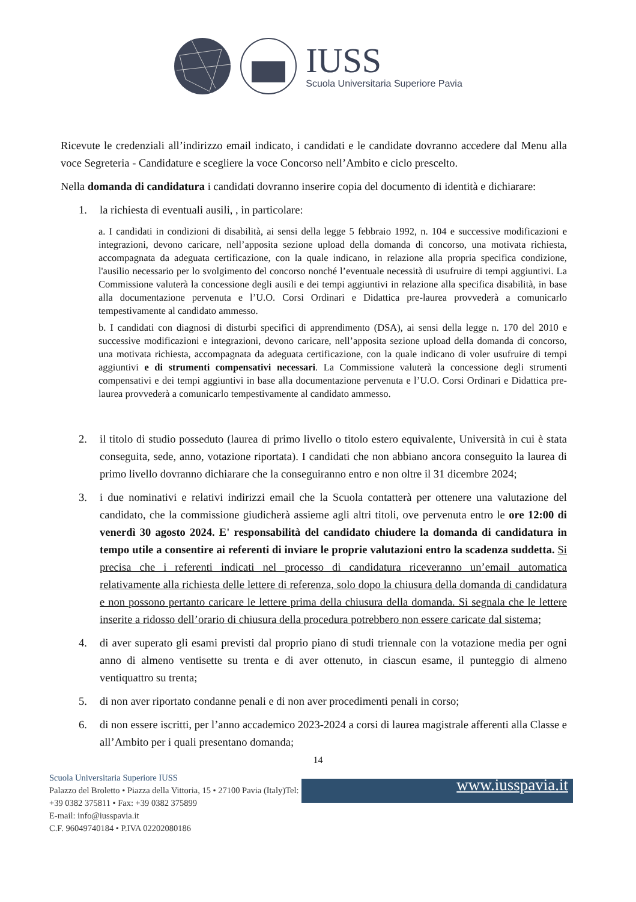IUSS
Scuola Universitaria Superiore Pavia
Ricevute le credenziali all’indirizzo email indicato, i candidati e le candidate dovranno accedere dal Menu alla voce Segreteria - Candidature e scegliere la voce Concorso nell’Ambito e ciclo prescelto.
Nella domanda di candidatura i candidati dovranno inserire copia del documento di identità e dichiarare:
1. la richiesta di eventuali ausili, , in particolare:
a. I candidati in condizioni di disabilità, ai sensi della legge 5 febbraio 1992, n. 104 e successive modificazioni e integrazioni, devono caricare, nell’apposita sezione upload della domanda di concorso, una motivata richiesta, accompagnata da adeguata certificazione, con la quale indicano, in relazione alla propria specifica condizione, l'ausilio necessario per lo svolgimento del concorso nonché l’eventuale necessità di usufruire di tempi aggiuntivi. La Commissione valuterà la concessione degli ausili e dei tempi aggiuntivi in relazione alla specifica disabilità, in base alla documentazione pervenuta e l’U.O. Corsi Ordinari e Didattica pre-laurea provvederà a comunicarlo tempestivamente al candidato ammesso.
b. I candidati con diagnosi di disturbi specifici di apprendimento (DSA), ai sensi della legge n. 170 del 2010 e successive modificazioni e integrazioni, devono caricare, nell’apposita sezione upload della domanda di concorso, una motivata richiesta, accompagnata da adeguata certificazione, con la quale indicano di voler usufruire di tempi aggiuntivi e di strumenti compensativi necessari. La Commissione valuterà la concessione degli strumenti compensativi e dei tempi aggiuntivi in base alla documentazione pervenuta e l’U.O. Corsi Ordinari e Didattica pre-laurea provvederà a comunicarlo tempestivamente al candidato ammesso.
2. il titolo di studio posseduto (laurea di primo livello o titolo estero equivalente, Università in cui è stata conseguita, sede, anno, votazione riportata). I candidati che non abbiano ancora conseguito la laurea di primo livello dovranno dichiarare che la conseguiranno entro e non oltre il 31 dicembre 2024;
3. i due nominativi e relativi indirizzi email che la Scuola contatterà per ottenere una valutazione del candidato, che la commissione giudicherà assieme agli altri titoli, ove pervenuta entro le ore 12:00 di venerdì 30 agosto 2024. E' responsabilità del candidato chiudere la domanda di candidatura in tempo utile a consentire ai referenti di inviare le proprie valutazioni entro la scadenza suddetta. Si precisa che i referenti indicati nel processo di candidatura riceveranno un’email automatica relativamente alla richiesta delle lettere di referenza, solo dopo la chiusura della domanda di candidatura e non possono pertanto caricare le lettere prima della chiusura della domanda. Si segnala che le lettere inserite a ridosso dell’orario di chiusura della procedura potrebbero non essere caricate dal sistema;
4. di aver superato gli esami previsti dal proprio piano di studi triennale con la votazione media per ogni anno di almeno ventisette su trenta e di aver ottenuto, in ciascun esame, il punteggio di almeno ventiquattro su trenta;
5. di non aver riportato condanne penali e di non aver procedimenti penali in corso;
6. di non essere iscritti, per l’anno accademico 2023-2024 a corsi di laurea magistrale afferenti alla Classe e all’Ambito per i quali presentano domanda;
14
Scuola Universitaria Superiore IUSS
Palazzo del Broletto • Piazza della Vittoria, 15 • 27100 Pavia (Italy)Tel: +39 0382 375811 • Fax: +39 0382 375899
E-mail: info@iusspavia.it
C.F. 96049740184 • P.IVA 02202080186
www.iusspavia.it